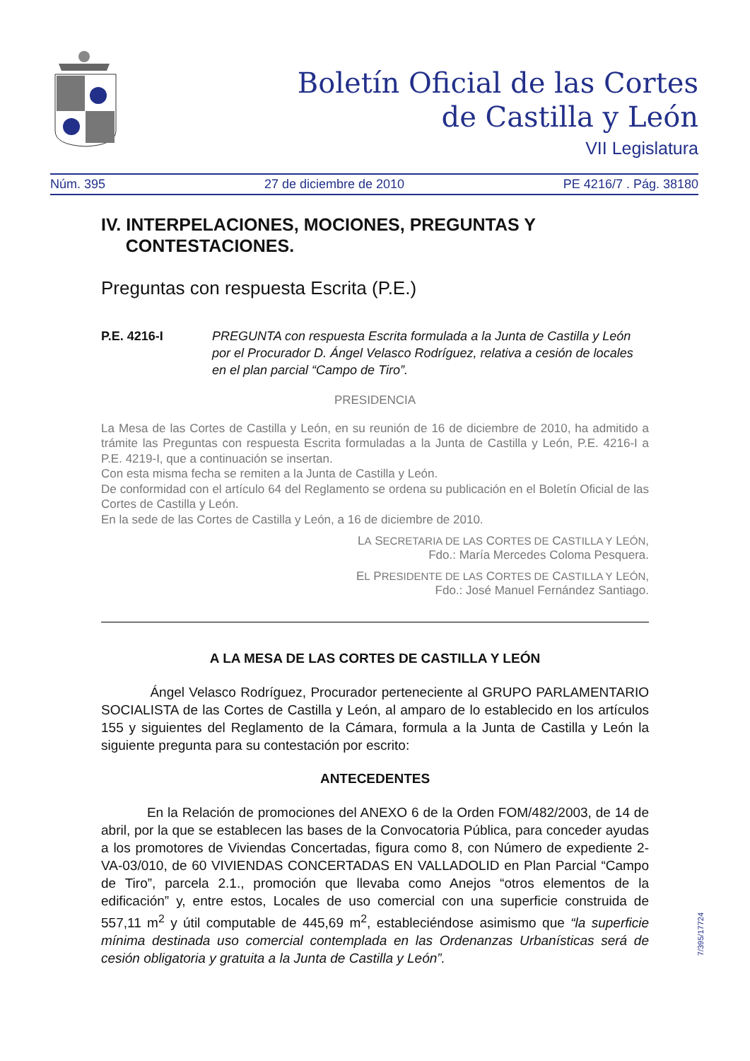Boletín Oficial de las Cortes
de Castilla y León
VII Legislatura
Núm. 395 27 de diciembre de 2010 PE 4216/7 . Pág. 38180
IV. INTERPELACIONES, MOCIONES, PREGUNTAS Y
CONTESTACIONES.
Preguntas con respuesta Escrita (P.E.)
P.E. 4216-I PREGUNTA con respuesta Escrita formulada a la Junta de Castilla y León por el Procurador D. Ángel Velasco Rodríguez, relativa a cesión de locales en el plan parcial “Campo de Tiro”.
PRESIDENCIA
La Mesa de las Cortes de Castilla y León, en su reunión de 16 de diciembre de 2010, ha admitido a trámite las Preguntas con respuesta Escrita formuladas a la Junta de Castilla y León, P.E. 4216-I a P.E. 4219-I, que a continuación se insertan.
Con esta misma fecha se remiten a la Junta de Castilla y León.
De conformidad con el artículo 64 del Reglamento se ordena su publicación en el Boletín Oficial de las Cortes de Castilla y León.
En la sede de las Cortes de Castilla y León, a 16 de diciembre de 2010.
LA SECRETARIA DE LAS CORTES DE CASTILLA Y LEÓN,
Fdo.: María Mercedes Coloma Pesquera.
EL PRESIDENTE DE LAS CORTES DE CASTILLA Y LEÓN,
Fdo.: José Manuel Fernández Santiago.
A LA MESA DE LAS CORTES DE CASTILLA Y LEÓN
Ángel Velasco Rodríguez, Procurador perteneciente al GRUPO PARLAMENTARIO SOCIALISTA de las Cortes de Castilla y León, al amparo de lo establecido en los artículos 155 y siguientes del Reglamento de la Cámara, formula a la Junta de Castilla y León la siguiente pregunta para su contestación por escrito:
ANTECEDENTES
En la Relación de promociones del ANEXO 6 de la Orden FOM/482/2003, de 14 de abril, por la que se establecen las bases de la Convocatoria Pública, para conceder ayudas a los promotores de Viviendas Concertadas, figura como 8, con Número de expediente 2-VA-03/010, de 60 VIVIENDAS CONCERTADAS EN VALLADOLID en Plan Parcial “Campo de Tiro”, parcela 2.1., promoción que llevaba como Anejos “otros elementos de la edificación” y, entre estos, Locales de uso comercial con una superficie construida de 557,11 m<sup>2</sup> y útil computable de 445,69 m<sup>2</sup>, estableciéndose asimismo que “la superficie mínima destinada uso comercial contemplada en las Ordenanzas Urbanísticas será de cesión obligatoria y gratuita a la Junta de Castilla y León”.
7/395/17724